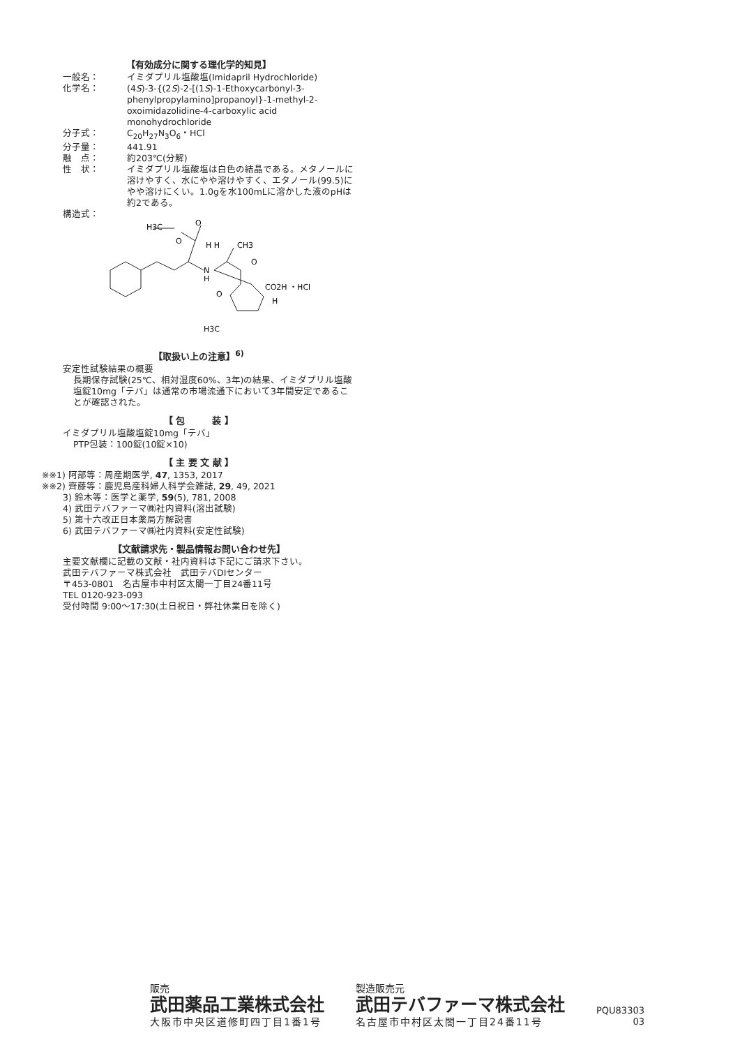【有効成分に関する理化学的知見】
一般名： イミダプリル塩酸塩(Imidapril Hydrochloride)
化学名： (4S)-3-{(2S)-2-[(1S)-1-Ethoxycarbonyl-3-phenylpropylamino]propanoyl}-1-methyl-2-oxoimidazolidine-4-carboxylic acid monohydrochloride
分子式： C<sub>20</sub>H<sub>27</sub>N<sub>3</sub>O<sub>6</sub>・HCl
分子量： 441.91
融　点： 約203℃(分解)
性　状： イミダプリル塩酸塩は白色の結晶である。メタノールに溶けやすく、水にやや溶けやすく、エタノール(99.5)にやや溶けにくい。1.0gを水100mLに溶かした液のpHは約2である。
構造式：
H3C
O
O
N
H
H H
CH3
O
O
CO2H ・HCl
H
H3C
【取扱い上の注意】<sup>6)</sup>
安定性試験結果の概要
長期保存試験(25℃、相対湿度60%、3年)の結果、イミダプリル塩酸塩錠10mg「テバ」は通常の市場流通下において3年間安定であることが確認された。
【 包　　　装 】
イミダプリル塩酸塩錠10mg「テバ」
PTP包装：100錠(10錠×10)
【 主 要 文 献 】
※※1) 阿部等：周産期医学, 47, 1353, 2017
※※2) 齊藤等：鹿児島産科婦人科学会雑誌, 29, 49, 2021
3) 鈴木等：医学と薬学, 59(5), 781, 2008
4) 武田テバファーマ㈱社内資料(溶出試験)
5) 第十六改正日本薬局方解説書
6) 武田テバファーマ㈱社内資料(安定性試験)
【文献請求先・製品情報お問い合わせ先】
主要文献欄に記載の文献・社内資料は下記にご請求下さい。
武田テバファーマ株式会社　武田テバDIセンター
〒453-0801　名古屋市中村区太閤一丁目24番11号
TEL 0120-923-093
受付時間 9:00～17:30(土日祝日・弊社休業日を除く)
販売
武田薬品工業株式会社
大阪市中央区道修町四丁目1番1号
製造販売元
武田テバファーマ株式会社
名古屋市中村区太閤一丁目24番11号
PQU83303
03